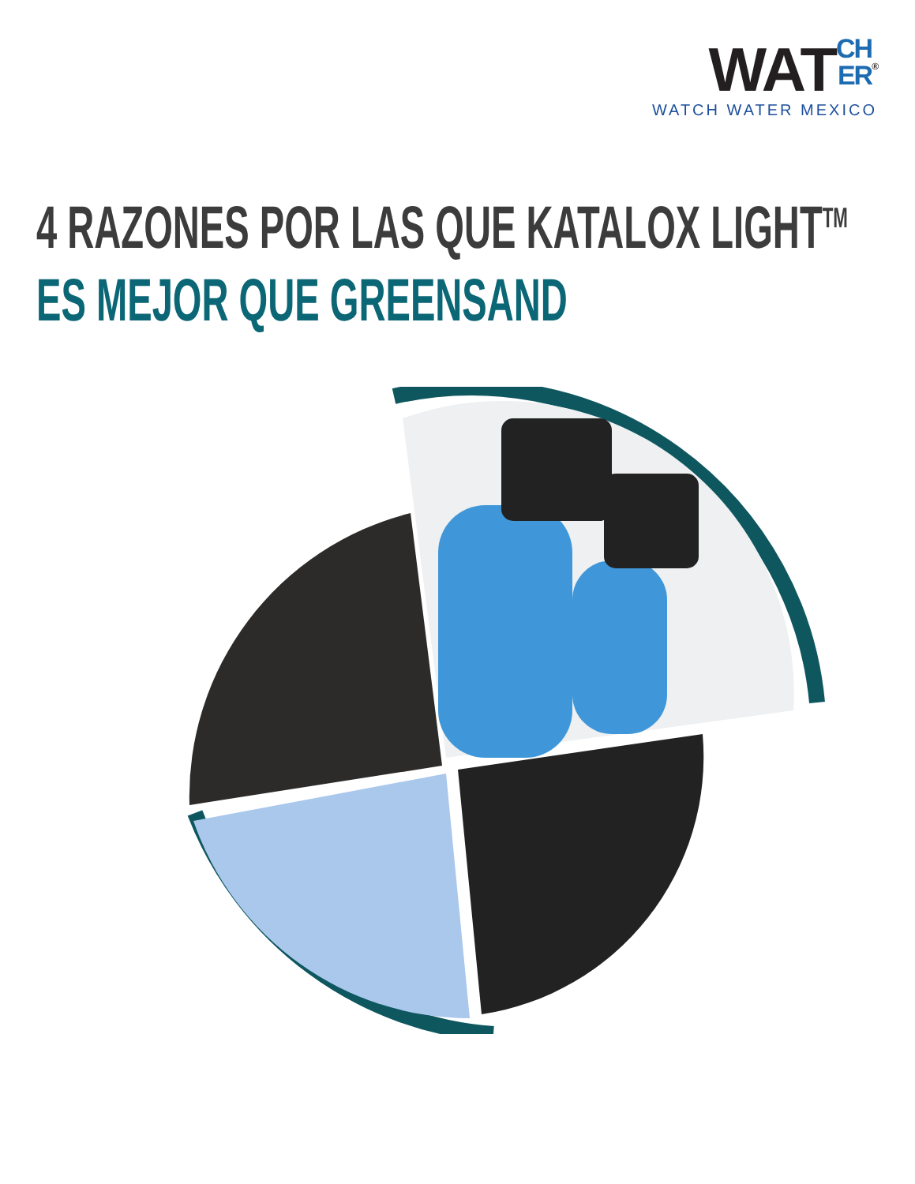WATCH
ER<sup>®</sup>
WATCH WATER MEXICO
4 RAZONES POR LAS QUE KATALOX LIGHT<sup>TM</sup>
ES MEJOR QUE GREENSAND